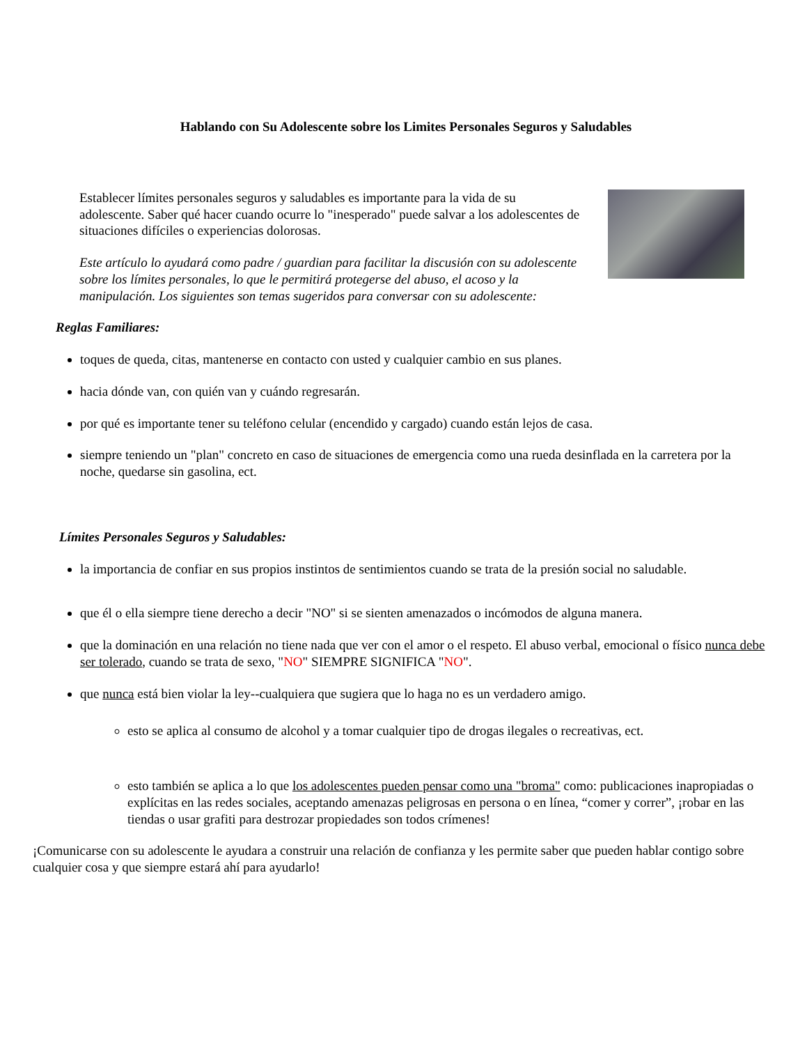Hablando con Su Adolescente sobre los Limites Personales Seguros y Saludables
Establecer límites personales seguros y saludables es importante para la vida de su adolescente. Saber qué hacer cuando ocurre lo "inesperado" puede salvar a los adolescentes de situaciones difíciles o experiencias dolorosas.
Este artículo lo ayudará como padre / guardian para facilitar la discusión con su adolescente sobre los límites personales, lo que le permitirá protegerse del abuso, el acoso y la manipulación. Los siguientes son temas sugeridos para conversar con su adolescente:
Reglas Familiares:
toques de queda, citas, mantenerse en contacto con usted y cualquier cambio en sus planes.
hacia dónde van, con quién van y cuándo regresarán.
por qué es importante tener su teléfono celular (encendido y cargado) cuando están lejos de casa.
siempre teniendo un "plan" concreto en caso de situaciones de emergencia como una rueda desinflada en la carretera por la noche, quedarse sin gasolina, ect.
Límites Personales Seguros y Saludables:
la importancia de confiar en sus propios instintos de sentimientos cuando se trata de la presión social no saludable.
que él o ella siempre tiene derecho a decir "NO" si se sienten amenazados o incómodos de alguna manera.
que la dominación en una relación no tiene nada que ver con el amor o el respeto. El abuso verbal, emocional o físico nunca debe ser tolerado, cuando se trata de sexo, "NO" SIEMPRE SIGNIFICA "NO".
que nunca está bien violar la ley--cualquiera que sugiera que lo haga no es un verdadero amigo.
esto se aplica al consumo de alcohol y a tomar cualquier tipo de drogas ilegales o recreativas, ect.
esto también se aplica a lo que los adolescentes pueden pensar como una "broma" como: publicaciones inapropiadas o explícitas en las redes sociales, aceptando amenazas peligrosas en persona o en línea, “comer y correr”, ¡robar en las tiendas o usar grafiti para destrozar propiedades son todos crímenes!
¡Comunicarse con su adolescente le ayudara a construir una relación de confianza y les permite saber que pueden hablar contigo sobre cualquier cosa y que siempre estará ahí para ayudarlo!